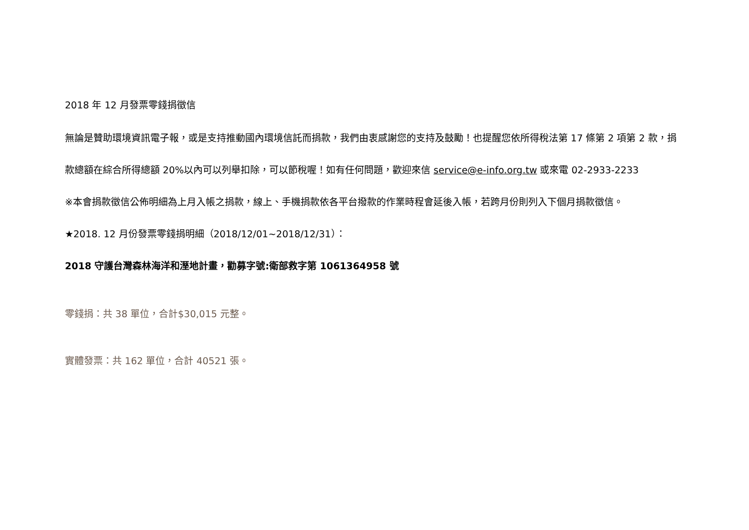2018 年 12 月發票零錢捐徵信
無論是贊助環境資訊電子報，或是支持推動國內環境信託而捐款，我們由衷感謝您的支持及鼓勵！也提醒您依所得稅法第 17 條第 2 項第 2 款，捐款總額在綜合所得總額 20%以內可以列舉扣除，可以節稅喔！如有任何問題，歡迎來信 service@e-info.org.tw 或來電 02-2933-2233
※本會捐款徵信公佈明細為上月入帳之捐款，線上、手機捐款依各平台撥款的作業時程會延後入帳，若跨月份則列入下個月捐款徵信。
★2018. 12 月份發票零錢捐明細（2018/12/01~2018/12/31）：
2018 守護台灣森林海洋和溼地計畫，勸募字號:衛部救字第 1061364958 號
零錢捐：共 38 單位，合計$30,015 元整。
實體發票：共 162 單位，合計 40521 張。